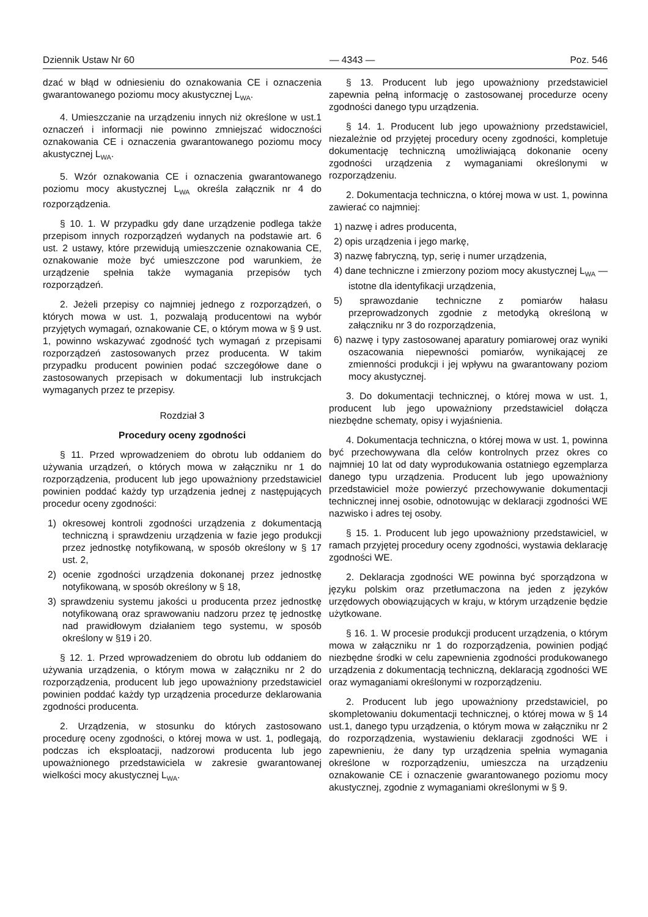Dziennik Ustaw Nr 60 — 4343 — Poz. 546
dzać w błąd w odniesieniu do oznakowania CE i oznaczenia gwarantowanego poziomu mocy akustycznej L<sub>WA</sub>.
4. Umieszczanie na urządzeniu innych niż określone w ust.1 oznaczeń i informacji nie powinno zmniejszać widoczności oznakowania CE i oznaczenia gwarantowanego poziomu mocy akustycznej L<sub>WA</sub>.
5. Wzór oznakowania CE i oznaczenia gwarantowanego poziomu mocy akustycznej L<sub>WA</sub> określa załącznik nr 4 do rozporządzenia.
§ 10. 1. W przypadku gdy dane urządzenie podlega także przepisom innych rozporządzeń wydanych na podstawie art. 6 ust. 2 ustawy, które przewidują umieszczenie oznakowania CE, oznakowanie może być umieszczone pod warunkiem, że urządzenie spełnia także wymagania przepisów tych rozporządzeń.
2. Jeżeli przepisy co najmniej jednego z rozporządzeń, o których mowa w ust. 1, pozwalają producentowi na wybór przyjętych wymagań, oznakowanie CE, o którym mowa w § 9 ust. 1, powinno wskazywać zgodność tych wymagań z przepisami rozporządzeń zastosowanych przez producenta. W takim przypadku producent powinien podać szczegółowe dane o zastosowanych przepisach w dokumentacji lub instrukcjach wymaganych przez te przepisy.
Rozdział 3
Procedury oceny zgodności
§ 11. Przed wprowadzeniem do obrotu lub oddaniem do używania urządzeń, o których mowa w załączniku nr 1 do rozporządzenia, producent lub jego upoważniony przedstawiciel powinien poddać każdy typ urządzenia jednej z następujących procedur oceny zgodności:
1) okresowej kontroli zgodności urządzenia z dokumentacją techniczną i sprawdzeniu urządzenia w fazie jego produkcji przez jednostkę notyfikowaną, w sposób określony w § 17 ust. 2,
2) ocenie zgodności urządzenia dokonanej przez jednostkę notyfikowaną, w sposób określony w § 18,
3) sprawdzeniu systemu jakości u producenta przez jednostkę notyfikowaną oraz sprawowaniu nadzoru przez tę jednostkę nad prawidłowym działaniem tego systemu, w sposób określony w §19 i 20.
§ 12. 1. Przed wprowadzeniem do obrotu lub oddaniem do używania urządzenia, o którym mowa w załączniku nr 2 do rozporządzenia, producent lub jego upoważniony przedstawiciel powinien poddać każdy typ urządzenia procedurze deklarowania zgodności producenta.
2. Urządzenia, w stosunku do których zastosowano procedurę oceny zgodności, o której mowa w ust. 1, podlegają, podczas ich eksploatacji, nadzorowi producenta lub jego upoważnionego przedstawiciela w zakresie gwarantowanej wielkości mocy akustycznej L<sub>WA</sub>.
§ 13. Producent lub jego upoważniony przedstawiciel zapewnia pełną informację o zastosowanej procedurze oceny zgodności danego typu urządzenia.
§ 14. 1. Producent lub jego upoważniony przedstawiciel, niezależnie od przyjętej procedury oceny zgodności, kompletuje dokumentację techniczną umożliwiającą dokonanie oceny zgodności urządzenia z wymaganiami określonymi w rozporządzeniu.
2. Dokumentacja techniczna, o której mowa w ust. 1, powinna zawierać co najmniej:
1) nazwę i adres producenta,
2) opis urządzenia i jego markę,
3) nazwę fabryczną, typ, serię i numer urządzenia,
4) dane techniczne i zmierzony poziom mocy akustycznej L<sub>WA</sub> — istotne dla identyfikacji urządzenia,
5) sprawozdanie techniczne z pomiarów hałasu przeprowadzonych zgodnie z metodyką określoną w załączniku nr 3 do rozporządzenia,
6) nazwę i typy zastosowanej aparatury pomiarowej oraz wyniki oszacowania niepewności pomiarów, wynikającej ze zmienności produkcji i jej wpływu na gwarantowany poziom mocy akustycznej.
3. Do dokumentacji technicznej, o której mowa w ust. 1, producent lub jego upoważniony przedstawiciel dołącza niezbędne schematy, opisy i wyjaśnienia.
4. Dokumentacja techniczna, o której mowa w ust. 1, powinna być przechowywana dla celów kontrolnych przez okres co najmniej 10 lat od daty wyprodukowania ostatniego egzemplarza danego typu urządzenia. Producent lub jego upoważniony przedstawiciel może powierzyć przechowywanie dokumentacji technicznej innej osobie, odnotowując w deklaracji zgodności WE nazwisko i adres tej osoby.
§ 15. 1. Producent lub jego upoważniony przedstawiciel, w ramach przyjętej procedury oceny zgodności, wystawia deklarację zgodności WE.
2. Deklaracja zgodności WE powinna być sporządzona w języku polskim oraz przetłumaczona na jeden z języków urzędowych obowiązujących w kraju, w którym urządzenie będzie użytkowane.
§ 16. 1. W procesie produkcji producent urządzenia, o którym mowa w załączniku nr 1 do rozporządzenia, powinien podjąć niezbędne środki w celu zapewnienia zgodności produkowanego urządzenia z dokumentacją techniczną, deklaracją zgodności WE oraz wymaganiami określonymi w rozporządzeniu.
2. Producent lub jego upoważniony przedstawiciel, po skompletowaniu dokumentacji technicznej, o której mowa w § 14 ust.1, danego typu urządzenia, o którym mowa w załączniku nr 2 do rozporządzenia, wystawieniu deklaracji zgodności WE i zapewnieniu, że dany typ urządzenia spełnia wymagania określone w rozporządzeniu, umieszcza na urządzeniu oznakowanie CE i oznaczenie gwarantowanego poziomu mocy akustycznej, zgodnie z wymaganiami określonymi w § 9.